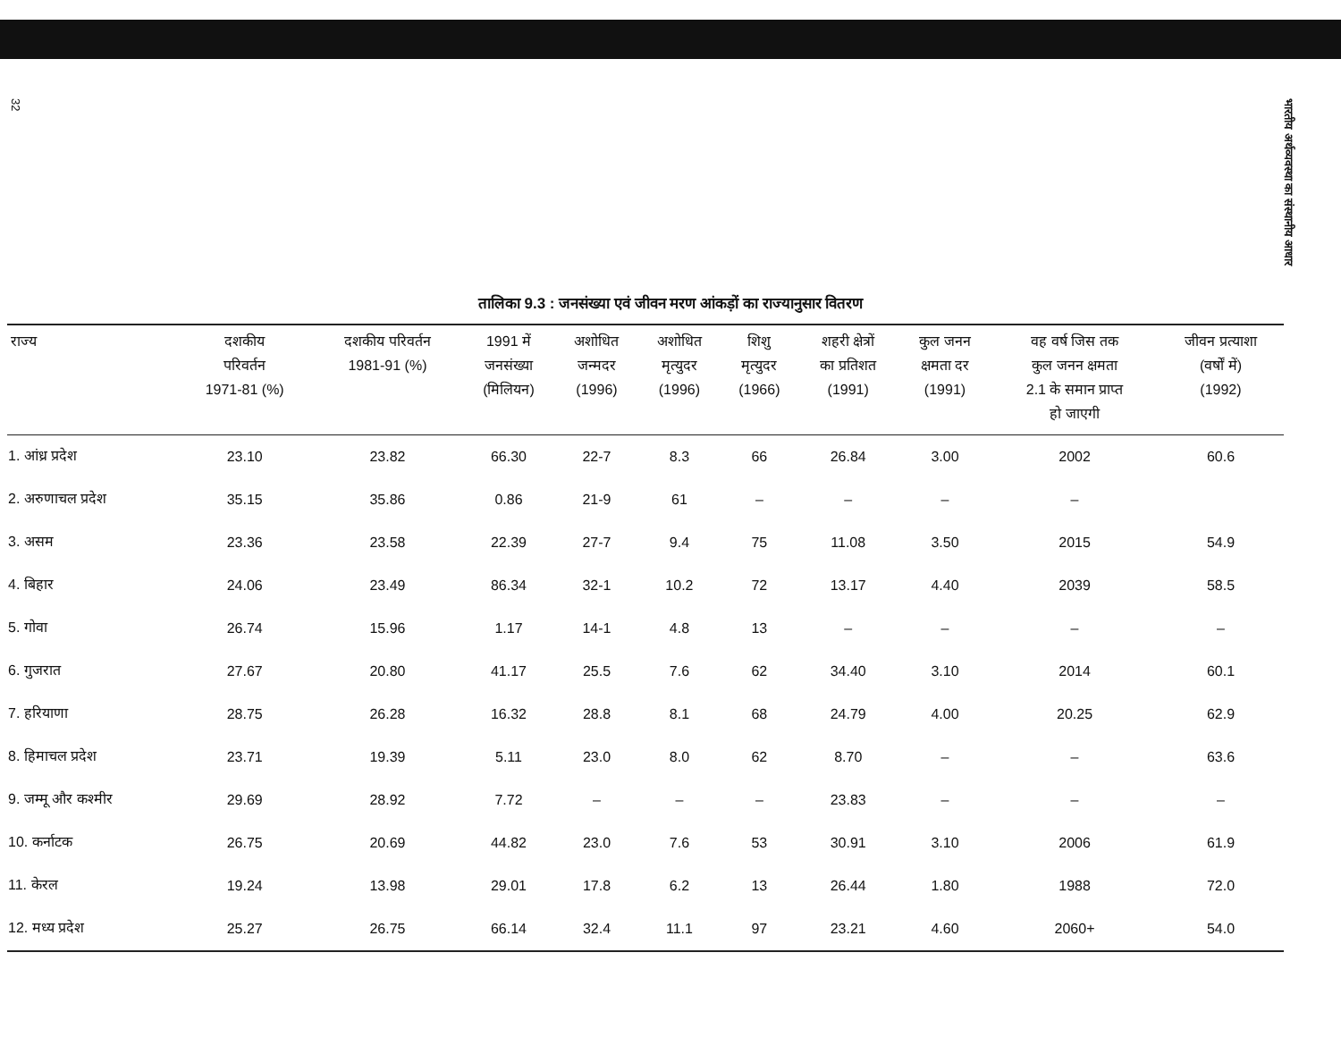32
भारतीय अर्थव्यवस्था का संस्थानीय आधार
तालिका 9.3 : जनसंख्या एवं जीवन मरण आंकड़ों का राज्यानुसार वितरण
| राज्य | दशकीय परिवर्तन 1971-81 (%) | दशकीय परिवर्तन 1981-91 (%) | 1991 में जनसंख्या (मिलियन) | अशोधित जन्मदर (1996) | अशोधित मृत्युदर (1996) | शिशु मृत्युदर (1966) | शहरी क्षेत्रों का प्रतिशत (1991) | कुल जनन क्षमता दर (1991) | वह वर्ष जिस तक कुल जनन क्षमता 2.1 के समान प्राप्त हो जाएगी | जीवन प्रत्याशा (वर्षों में) (1992) |
| --- | --- | --- | --- | --- | --- | --- | --- | --- | --- | --- |
| 1. आंध्र प्रदेश | 23.10 | 23.82 | 66.30 | 22-7 | 8.3 | 66 | 26.84 | 3.00 | 2002 | 60.6 |
| 2. अरुणाचल प्रदेश | 35.15 | 35.86 | 0.86 | 21-9 | 61 | – | – | – | – | |
| 3. असम | 23.36 | 23.58 | 22.39 | 27-7 | 9.4 | 75 | 11.08 | 3.50 | 2015 | 54.9 |
| 4. बिहार | 24.06 | 23.49 | 86.34 | 32-1 | 10.2 | 72 | 13.17 | 4.40 | 2039 | 58.5 |
| 5. गोवा | 26.74 | 15.96 | 1.17 | 14-1 | 4.8 | 13 | – | – | – | – |
| 6. गुजरात | 27.67 | 20.80 | 41.17 | 25.5 | 7.6 | 62 | 34.40 | 3.10 | 2014 | 60.1 |
| 7. हरियाणा | 28.75 | 26.28 | 16.32 | 28.8 | 8.1 | 68 | 24.79 | 4.00 | 20.25 | 62.9 |
| 8. हिमाचल प्रदेश | 23.71 | 19.39 | 5.11 | 23.0 | 8.0 | 62 | 8.70 | – | – | 63.6 |
| 9. जम्मू और कश्मीर | 29.69 | 28.92 | 7.72 | – | – | – | 23.83 | – | – | – |
| 10. कर्नाटक | 26.75 | 20.69 | 44.82 | 23.0 | 7.6 | 53 | 30.91 | 3.10 | 2006 | 61.9 |
| 11. केरल | 19.24 | 13.98 | 29.01 | 17.8 | 6.2 | 13 | 26.44 | 1.80 | 1988 | 72.0 |
| 12. मध्य प्रदेश | 25.27 | 26.75 | 66.14 | 32.4 | 11.1 | 97 | 23.21 | 4.60 | 2060+ | 54.0 |